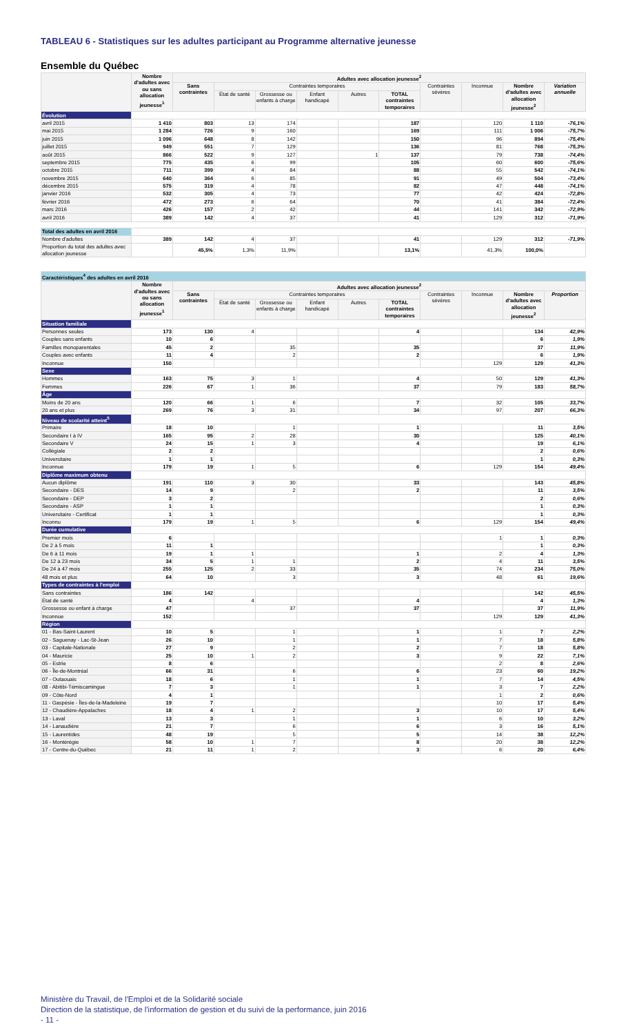TABLEAU 6 - Statistiques sur les adultes participant au Programme alternative jeunesse
Ensemble du Québec
| | Nombre d'adultes avec ou sans allocation jeunesse<sup>1</sup> | Adultes avec allocation jeunesse<sup>2</sup> | | | | | | | | | |
| --- | --- | --- | --- | --- | --- | --- | --- | --- | --- | --- | --- |
| | | Sans contraintes | Contraintes temporaires | | | | | Contraintes sévères | Inconnue | Nombre d'adultes avec allocation jeunesse<sup>2</sup> | Variation annuelle |
| | | | État de santé | Grossesse ou enfants à charge | Enfant handicapé | Autres | TOTAL contraintes temporaires | | | | |
| Évolution | | | | | | | | | | | |
| avril 2015 | 1 410 | 803 | 13 | 174 | | | 187 | | 120 | 1 110 | -76,1% |
| mai 2015 | 1 284 | 726 | 9 | 160 | | | 169 | | 111 | 1 006 | -75,7% |
| juin 2015 | 1 096 | 648 | 8 | 142 | | | 150 | | 96 | 894 | -75,4% |
| juillet 2015 | 949 | 551 | 7 | 129 | | | 136 | | 81 | 768 | -75,3% |
| août 2015 | 866 | 522 | 9 | 127 | | 1 | 137 | | 79 | 738 | -74,4% |
| septembre 2015 | 775 | 435 | 6 | 99 | | | 105 | | 60 | 600 | -75,6% |
| octobre 2015 | 711 | 399 | 4 | 84 | | | 88 | | 55 | 542 | -74,1% |
| novembre 2015 | 640 | 364 | 6 | 85 | | | 91 | | 49 | 504 | -73,4% |
| décembre 2015 | 575 | 319 | 4 | 78 | | | 82 | | 47 | 448 | -74,1% |
| janvier 2016 | 532 | 305 | 4 | 73 | | | 77 | | 42 | 424 | -72,8% |
| février 2016 | 472 | 273 | 6 | 64 | | | 70 | | 41 | 384 | -72,4% |
| mars 2016 | 426 | 157 | 2 | 42 | | | 44 | | 141 | 342 | -72,9% |
| avril 2016 | 389 | 142 | 4 | 37 | | | 41 | | 129 | 312 | -71,9% |
| Total des adultes en avril 2016 | | | | | | | | | | | |
| Nombre d'adultes | 389 | 142 | 4 | 37 | | | 41 | | 129 | 312 | -71,9% |
| Proportion du total des adultes avec allocation jeunesse | | 45,5% | 1,3% | 11,9% | | | 13,1% | | 41,3% | 100,0% | |
| Caractéristiques<sup>4</sup> des adultes en avril 2016 | | | | | | | | | | | |
| | Nombre d'adultes avec ou sans allocation jeunesse<sup>1</sup> | Adultes avec allocation jeunesse<sup>2</sup> | | | | | | | | | |
| | | Sans contraintes | Contraintes temporaires | | | | | Contraintes sévères | Inconnue | Nombre d'adultes avec allocation jeunesse<sup>2</sup> | Proportion |
| | | | État de santé | Grossesse ou enfants à charge | Enfant handicapé | Autres | TOTAL contraintes temporaires | | | | |
| Situation familiale | | | | | | | | | | | |
| Personnes seules | 173 | 130 | 4 | | | | 4 | | | 134 | 42,9% |
| Couples sans enfants | 10 | 6 | | | | | | | | 6 | 1,9% |
| Familles monoparentales | 45 | 2 | | 35 | | | 35 | | | 37 | 11,9% |
| Couples avec enfants | 11 | 4 | | 2 | | | 2 | | | 6 | 1,9% |
| Inconnue | 150 | | | | | | | | 129 | 129 | 41,3% |
| Sexe | | | | | | | | | | | |
| Hommes | 163 | 75 | 3 | 1 | | | 4 | | 50 | 129 | 41,3% |
| Femmes | 226 | 67 | 1 | 36 | | | 37 | | 79 | 183 | 58,7% |
| Âge | | | | | | | | | | | |
| Moins de 20 ans | 120 | 66 | 1 | 6 | | | 7 | | 32 | 105 | 33,7% |
| 20 ans et plus | 269 | 76 | 3 | 31 | | | 34 | | 97 | 207 | 66,3% |
| Niveau de scolarité atteint<sup>5</sup> | | | | | | | | | | | |
| Primaire | 18 | 10 | | 1 | | | 1 | | | 11 | 3,5% |
| Secondaire I à IV | 165 | 95 | 2 | 28 | | | 30 | | | 125 | 40,1% |
| Secondaire V | 24 | 15 | 1 | 3 | | | 4 | | | 19 | 6,1% |
| Collégiale | 2 | 2 | | | | | | | | 2 | 0,6% |
| Universitaire | 1 | 1 | | | | | | | | 1 | 0,3% |
| Inconnue | 179 | 19 | 1 | 5 | | | 6 | | 129 | 154 | 49,4% |
| Diplôme maximum obtenu | | | | | | | | | | | |
| Aucun diplôme | 191 | 110 | 3 | 30 | | | 33 | | | 143 | 45,8% |
| Secondaire - DES | 14 | 9 | | 2 | | | 2 | | | 11 | 3,5% |
| Secondaire - DEP | 3 | 2 | | | | | | | | 2 | 0,6% |
| Secondaire - ASP | 1 | 1 | | | | | | | | 1 | 0,3% |
| Universitaire - Certificat | 1 | 1 | | | | | | | | 1 | 0,3% |
| Inconnu | 179 | 19 | 1 | 5 | | | 6 | | 129 | 154 | 49,4% |
| Durée cumulative | | | | | | | | | | | |
| Premier mois | 6 | | | | | | | | 1 | 1 | 0,3% |
| De 2 à 5 mois | 11 | 1 | | | | | | | | 1 | 0,3% |
| De 6 à 11 mois | 19 | 1 | 1 | | | | 1 | | 2 | 4 | 1,3% |
| De 12 à 23 mois | 34 | 5 | 1 | 1 | | | 2 | | 4 | 11 | 3,5% |
| De 24 à 47 mois | 255 | 125 | 2 | 33 | | | 35 | | 74 | 234 | 75,0% |
| 48 mois et plus | 64 | 10 | | 3 | | | 3 | | 48 | 61 | 19,6% |
| Types de contraintes à l'emploi | | | | | | | | | | | |
| Sans contraintes | 186 | 142 | | | | | | | | 142 | 45,5% |
| État de santé | 4 | | 4 | | | | 4 | | | 4 | 1,3% |
| Grossesse ou enfant à charge | 47 | | | 37 | | | 37 | | | 37 | 11,9% |
| Inconnue | 152 | | | | | | | | 129 | 129 | 41,3% |
| Région | | | | | | | | | | | |
| 01 - Bas-Saint-Laurent | 10 | 5 | | 1 | | | 1 | | 1 | 7 | 2,2% |
| 02 - Saguenay - Lac-St-Jean | 26 | 10 | | 1 | | | 1 | | 7 | 18 | 5,8% |
| 03 - Capitale-Nationale | 27 | 9 | | 2 | | | 2 | | 7 | 18 | 5,8% |
| 04 - Mauricie | 25 | 10 | 1 | 2 | | | 3 | | 9 | 22 | 7,1% |
| 05 - Estrie | 8 | 6 | | | | | | | 2 | 8 | 2,6% |
| 06 - Île-de-Montréal | 66 | 31 | | 6 | | | 6 | | 23 | 60 | 19,2% |
| 07 - Outaouais | 18 | 6 | | 1 | | | 1 | | 7 | 14 | 4,5% |
| 08 - Abitibi-Témiscamingue | 7 | 3 | | 1 | | | 1 | | 3 | 7 | 2,2% |
| 09 - Côte-Nord | 4 | 1 | | | | | | | 1 | 2 | 0,6% |
| 11 - Gaspésie - Îles-de-la-Madeleine | 19 | 7 | | | | | | | 10 | 17 | 5,4% |
| 12 - Chaudière-Appalaches | 18 | 4 | 1 | 2 | | | 3 | | 10 | 17 | 5,4% |
| 13 - Laval | 13 | 3 | | 1 | | | 1 | | 6 | 10 | 3,2% |
| 14 - Lanaudière | 21 | 7 | | 6 | | | 6 | | 3 | 16 | 5,1% |
| 15 - Laurentides | 48 | 19 | | 5 | | | 5 | | 14 | 38 | 12,2% |
| 16 - Montérégie | 58 | 10 | 1 | 7 | | | 8 | | 20 | 38 | 12,2% |
| 17 - Centre-du-Québec | 21 | 11 | 1 | 2 | | | 3 | | 6 | 20 | 6,4% |
Ministère du Travail, de l'Emploi et de la Solidarité sociale
Direction de la statistique, de l'information de gestion et du suivi de la performance, juin 2016
- 11 -